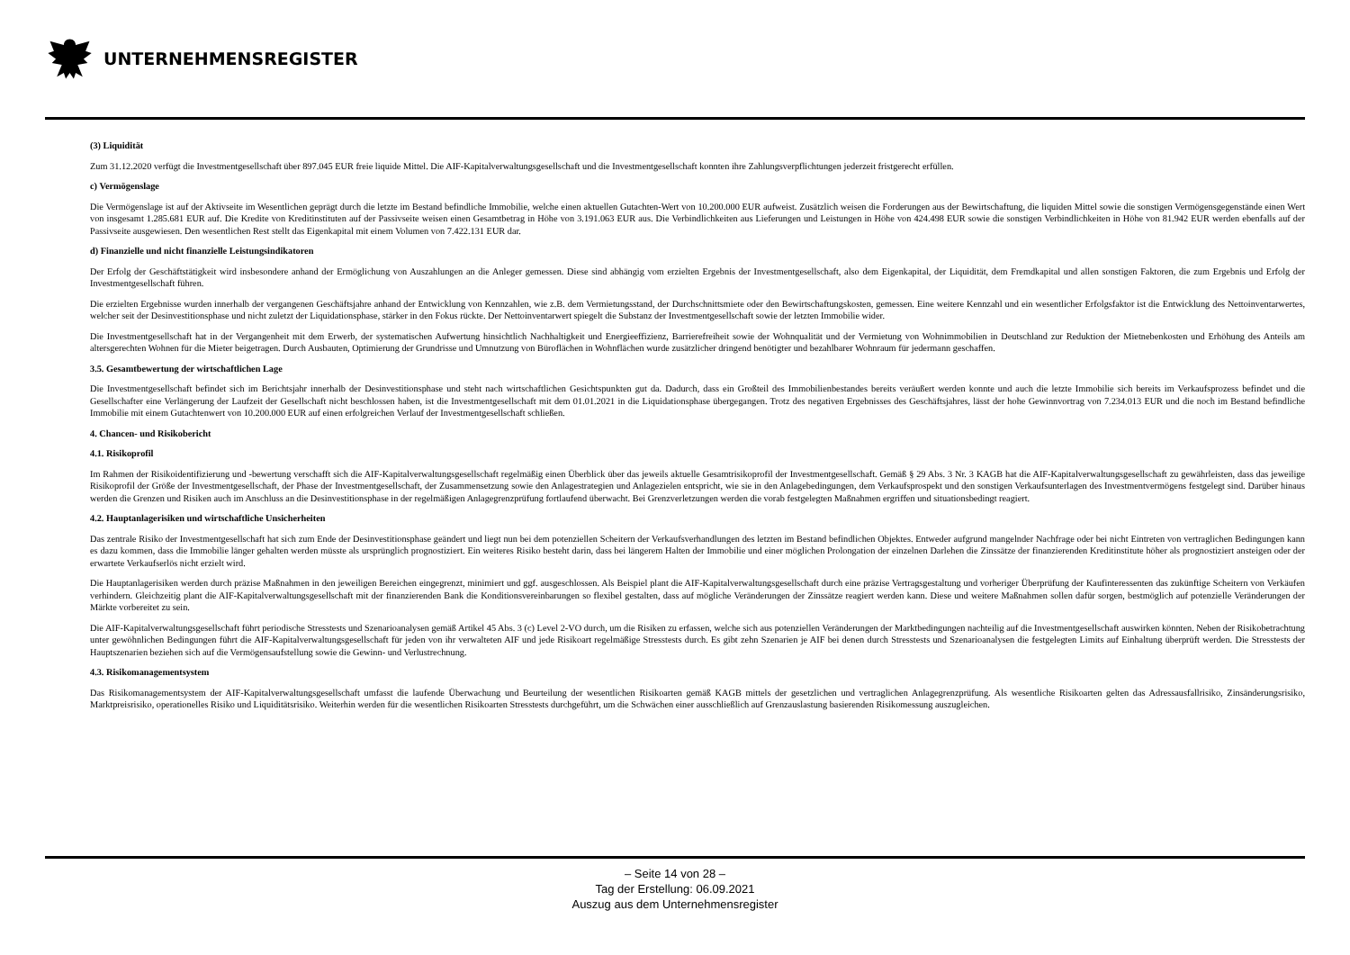UNTERNEHMENSREGISTER
(3) Liquidität
Zum 31.12.2020 verfügt die Investmentgesellschaft über 897.045 EUR freie liquide Mittel. Die AIF-Kapitalverwaltungsgesellschaft und die Investmentgesellschaft konnten ihre Zahlungsverpflichtungen jederzeit fristgerecht erfüllen.
c) Vermögenslage
Die Vermögenslage ist auf der Aktivseite im Wesentlichen geprägt durch die letzte im Bestand befindliche Immobilie, welche einen aktuellen Gutachten-Wert von 10.200.000 EUR aufweist. Zusätzlich weisen die Forderungen aus der Bewirtschaftung, die liquiden Mittel sowie die sonstigen Vermögensgegenstände einen Wert von insgesamt 1.285.681 EUR auf. Die Kredite von Kreditinstituten auf der Passivseite weisen einen Gesamtbetrag in Höhe von 3.191.063 EUR aus. Die Verbindlichkeiten aus Lieferungen und Leistungen in Höhe von 424.498 EUR sowie die sonstigen Verbindlichkeiten in Höhe von 81.942 EUR werden ebenfalls auf der Passivseite ausgewiesen. Den wesentlichen Rest stellt das Eigenkapital mit einem Volumen von 7.422.131 EUR dar.
d) Finanzielle und nicht finanzielle Leistungsindikatoren
Der Erfolg der Geschäftstätigkeit wird insbesondere anhand der Ermöglichung von Auszahlungen an die Anleger gemessen. Diese sind abhängig vom erzielten Ergebnis der Investmentgesellschaft, also dem Eigenkapital, der Liquidität, dem Fremdkapital und allen sonstigen Faktoren, die zum Ergebnis und Erfolg der Investmentgesellschaft führen.
Die erzielten Ergebnisse wurden innerhalb der vergangenen Geschäftsjahre anhand der Entwicklung von Kennzahlen, wie z.B. dem Vermietungsstand, der Durchschnittsmiete oder den Bewirtschaftungskosten, gemessen. Eine weitere Kennzahl und ein wesentlicher Erfolgsfaktor ist die Entwicklung des Nettoinventarwertes, welcher seit der Desinvestitionsphase und nicht zuletzt der Liquidationsphase, stärker in den Fokus rückte. Der Nettoinventarwert spiegelt die Substanz der Investmentgesellschaft sowie der letzten Immobilie wider.
Die Investmentgesellschaft hat in der Vergangenheit mit dem Erwerb, der systematischen Aufwertung hinsichtlich Nachhaltigkeit und Energieeffizienz, Barrierefreiheit sowie der Wohnqualität und der Vermietung von Wohnimmobilien in Deutschland zur Reduktion der Mietnebenkosten und Erhöhung des Anteils am altersgerechten Wohnen für die Mieter beigetragen. Durch Ausbauten, Optimierung der Grundrisse und Umnutzung von Büroflächen in Wohnflächen wurde zusätzlicher dringend benötigter und bezahlbarer Wohnraum für jedermann geschaffen.
3.5. Gesamtbewertung der wirtschaftlichen Lage
Die Investmentgesellschaft befindet sich im Berichtsjahr innerhalb der Desinvestitionsphase und steht nach wirtschaftlichen Gesichtspunkten gut da. Dadurch, dass ein Großteil des Immobilienbestandes bereits veräußert werden konnte und auch die letzte Immobilie sich bereits im Verkaufsprozess befindet und die Gesellschafter eine Verlängerung der Laufzeit der Gesellschaft nicht beschlossen haben, ist die Investmentgesellschaft mit dem 01.01.2021 in die Liquidationsphase übergegangen. Trotz des negativen Ergebnisses des Geschäftsjahres, lässt der hohe Gewinnvortrag von 7.234.013 EUR und die noch im Bestand befindliche Immobilie mit einem Gutachtenwert von 10.200.000 EUR auf einen erfolgreichen Verlauf der Investmentgesellschaft schließen.
4. Chancen- und Risikobericht
4.1. Risikoprofil
Im Rahmen der Risikoidentifizierung und -bewertung verschafft sich die AIF-Kapitalverwaltungsgesellschaft regelmäßig einen Überblick über das jeweils aktuelle Gesamtrisikoprofil der Investmentgesellschaft. Gemäß § 29 Abs. 3 Nr. 3 KAGB hat die AIF-Kapitalverwaltungsgesellschaft zu gewährleisten, dass das jeweilige Risikoprofil der Größe der Investmentgesellschaft, der Phase der Investmentgesellschaft, der Zusammensetzung sowie den Anlagestrategien und Anlagezielen entspricht, wie sie in den Anlagebedingungen, dem Verkaufsprospekt und den sonstigen Verkaufsunterlagen des Investmentvermögens festgelegt sind. Darüber hinaus werden die Grenzen und Risiken auch im Anschluss an die Desinvestitionsphase in der regelmäßigen Anlagegrenzprüfung fortlaufend überwacht. Bei Grenzverletzungen werden die vorab festgelegten Maßnahmen ergriffen und situationsbedingt reagiert.
4.2. Hauptanlagerisiken und wirtschaftliche Unsicherheiten
Das zentrale Risiko der Investmentgesellschaft hat sich zum Ende der Desinvestitionsphase geändert und liegt nun bei dem potenziellen Scheitern der Verkaufsverhandlungen des letzten im Bestand befindlichen Objektes. Entweder aufgrund mangelnder Nachfrage oder bei nicht Eintreten von vertraglichen Bedingungen kann es dazu kommen, dass die Immobilie länger gehalten werden müsste als ursprünglich prognostiziert. Ein weiteres Risiko besteht darin, dass bei längerem Halten der Immobilie und einer möglichen Prolongation der einzelnen Darlehen die Zinssätze der finanzierenden Kreditinstitute höher als prognostiziert ansteigen oder der erwartete Verkaufserlös nicht erzielt wird.
Die Hauptanlagerisiken werden durch präzise Maßnahmen in den jeweiligen Bereichen eingegrenzt, minimiert und ggf. ausgeschlossen. Als Beispiel plant die AIF-Kapitalverwaltungsgesellschaft durch eine präzise Vertragsgestaltung und vorheriger Überprüfung der Kaufinteressenten das zukünftige Scheitern von Verkäufen verhindern. Gleichzeitig plant die AIF-Kapitalverwaltungsgesellschaft mit der finanzierenden Bank die Konditionsvereinbarungen so flexibel gestalten, dass auf mögliche Veränderungen der Zinssätze reagiert werden kann. Diese und weitere Maßnahmen sollen dafür sorgen, bestmöglich auf potenzielle Veränderungen der Märkte vorbereitet zu sein.
Die AIF-Kapitalverwaltungsgesellschaft führt periodische Stresstests und Szenarioanalysen gemäß Artikel 45 Abs. 3 (c) Level 2-VO durch, um die Risiken zu erfassen, welche sich aus potenziellen Veränderungen der Marktbedingungen nachteilig auf die Investmentgesellschaft auswirken könnten. Neben der Risikobetrachtung unter gewöhnlichen Bedingungen führt die AIF-Kapitalverwaltungsgesellschaft für jeden von ihr verwalteten AIF und jede Risikoart regelmäßige Stresstests durch. Es gibt zehn Szenarien je AIF bei denen durch Stresstests und Szenarioanalysen die festgelegten Limits auf Einhaltung überprüft werden. Die Stresstests der Hauptszenarien beziehen sich auf die Vermögensaufstellung sowie die Gewinn- und Verlustrechnung.
4.3. Risikomanagementsystem
Das Risikomanagementsystem der AIF-Kapitalverwaltungsgesellschaft umfasst die laufende Überwachung und Beurteilung der wesentlichen Risikoarten gemäß KAGB mittels der gesetzlichen und vertraglichen Anlagegrenzprüfung. Als wesentliche Risikoarten gelten das Adressausfallrisiko, Zinsänderungsrisiko, Marktpreisrisiko, operationelles Risiko und Liquiditätsrisiko. Weiterhin werden für die wesentlichen Risikoarten Stresstests durchgeführt, um die Schwächen einer ausschließlich auf Grenzauslastung basierenden Risikomessung auszugleichen.
– Seite 14 von 28 –
Tag der Erstellung: 06.09.2021
Auszug aus dem Unternehmensregister